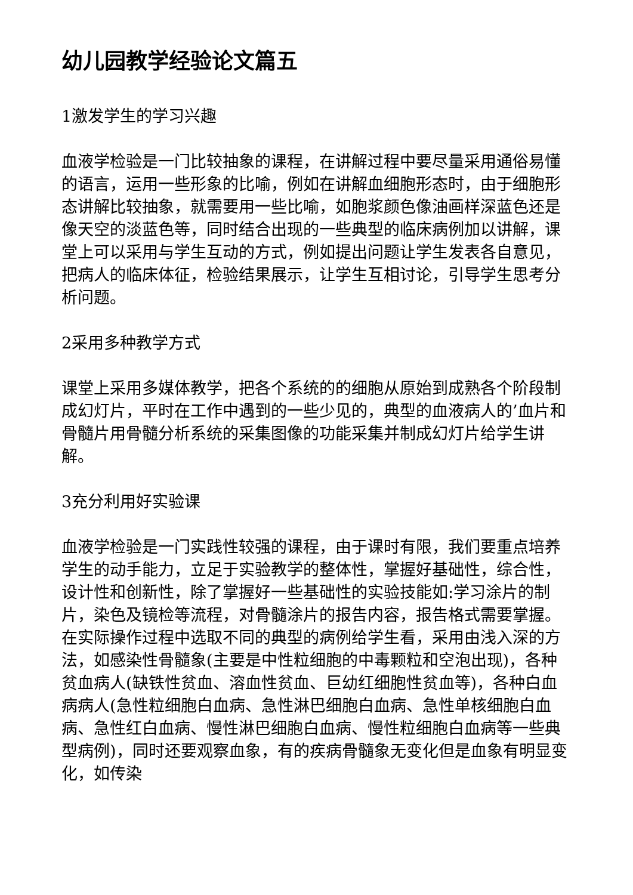幼儿园教学经验论文篇五
1激发学生的学习兴趣
血液学检验是一门比较抽象的课程，在讲解过程中要尽量采用通俗易懂的语言，运用一些形象的比喻，例如在讲解血细胞形态时，由于细胞形态讲解比较抽象，就需要用一些比喻，如胞浆颜色像油画样深蓝色还是像天空的淡蓝色等，同时结合出现的一些典型的临床病例加以讲解，课堂上可以采用与学生互动的方式，例如提出问题让学生发表各自意见，把病人的临床体征，检验结果展示，让学生互相讨论，引导学生思考分析问题。
2采用多种教学方式
课堂上采用多媒体教学，把各个系统的的细胞从原始到成熟各个阶段制成幻灯片，平时在工作中遇到的一些少见的，典型的血液病人的’血片和骨髓片用骨髓分析系统的采集图像的功能采集并制成幻灯片给学生讲解。
3充分利用好实验课
血液学检验是一门实践性较强的课程，由于课时有限，我们要重点培养学生的动手能力，立足于实验教学的整体性，掌握好基础性，综合性，设计性和创新性，除了掌握好一些基础性的实验技能如:学习涂片的制片，染色及镜检等流程，对骨髓涂片的报告内容，报告格式需要掌握。在实际操作过程中选取不同的典型的病例给学生看，采用由浅入深的方法，如感染性骨髓象(主要是中性粒细胞的中毒颗粒和空泡出现)，各种贫血病人(缺铁性贫血、溶血性贫血、巨幼红细胞性贫血等)，各种白血病病人(急性粒细胞白血病、急性淋巴细胞白血病、急性单核细胞白血病、急性红白血病、慢性淋巴细胞白血病、慢性粒细胞白血病等一些典型病例)，同时还要观察血象，有的疾病骨髓象无变化但是血象有明显变化，如传染